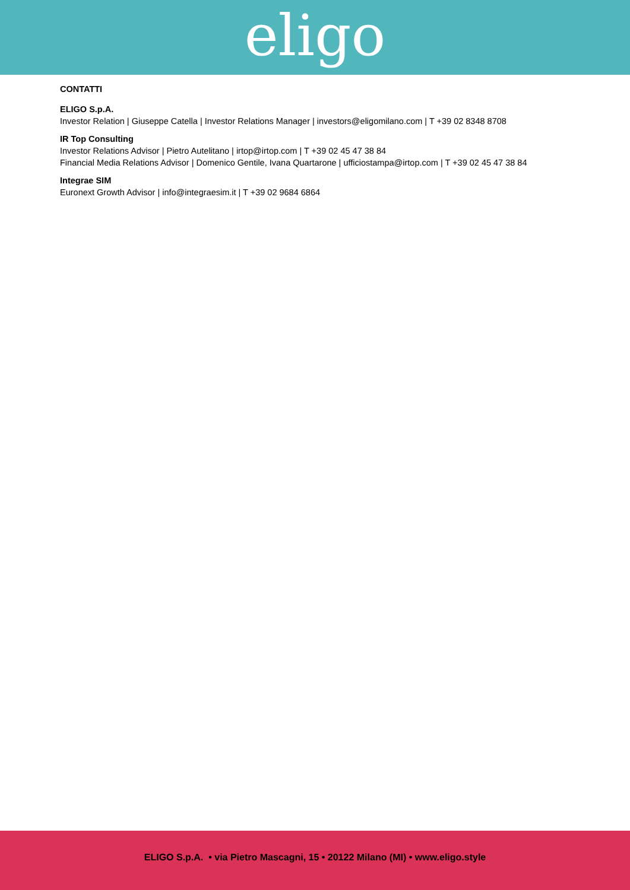eligo
CONTATTI
ELIGO S.p.A.
Investor Relation | Giuseppe Catella | Investor Relations Manager | investors@eligomilano.com | T +39 02 8348 8708
IR Top Consulting
Investor Relations Advisor | Pietro Autelitano | irtop@irtop.com | T +39 02 45 47 38 84
Financial Media Relations Advisor | Domenico Gentile, Ivana Quartarone | ufficiostampa@irtop.com | T +39 02 45 47 38 84
Integrae SIM
Euronext Growth Advisor | info@integraesim.it | T +39 02 9684 6864
ELIGO S.p.A. • via Pietro Mascagni, 15 • 20122 Milano (MI) • www.eligo.style